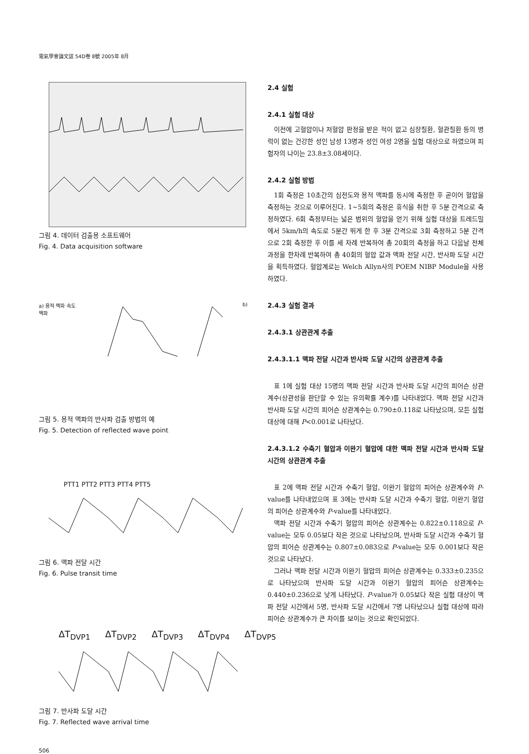電氣學會論文誌 54D卷 8號 2005年 8月
그림 4. 데이터 검출용 소프트웨어
Fig. 4. Data acquisition software
a) 용적 맥파 속도 맥파 b)
그림 5. 용적 맥파의 반사파 검출 방법의 예
Fig. 5. Detection of reflected wave point
PTT1 PTT2 PTT3 PTT4 PTT5
그림 6. 맥파 전달 시간
Fig. 6. Pulse transit time
ΔT<sub>DVP1</sub> ΔT<sub>DVP2</sub> ΔT<sub>DVP3</sub> ΔT<sub>DVP4</sub> ΔT<sub>DVP5</sub>
그림 7. 반사파 도달 시간
Fig. 7. Reflected wave arrival time
2.4 실험
2.4.1 실험 대상
이전에 고혈압이나 저혈압 판정을 받은 적이 없고 심장질환, 혈관질환 등의 병력이 없는 건강한 성인 남성 13명과 성인 여성 2명을 실험 대상으로 하였으며 피험자의 나이는 23.8±3.08세이다.
2.4.2 실험 방법
1회 측정은 10초간의 심전도와 용적 맥파를 동시에 측정한 후 곧이어 혈압을 측정하는 것으로 이루어진다. 1~5회의 측정은 휴식을 취한 후 5분 간격으로 측정하였다. 6회 측정부터는 넓은 범위의 혈압을 얻기 위해 실험 대상을 트레드밀에서 5km/h의 속도로 5분간 뛰게 한 후 3분 간격으로 3회 측정하고 5분 간격으로 2회 측정한 후 이를 세 차례 반복하여 총 20회의 측정을 하고 다음날 전체 과정을 한차례 반복하여 총 40회의 혈압 값과 맥파 전달 시간, 반사파 도달 시간을 획득하였다. 혈압계로는 Welch Allyn사의 POEM NIBP Module을 사용하였다.
2.4.3 실험 결과
2.4.3.1 상관관계 추출
2.4.3.1.1 맥파 전달 시간과 반사파 도달 시간의 상관관계 추출
표 1에 실험 대상 15명의 맥파 전달 시간과 반사파 도달 시간의 피어슨 상관계수(상관성을 판단할 수 있는 유의확률 계수)를 나타내었다. 맥파 전달 시간과 반사파 도달 시간의 피어슨 상관계수는 0.790±0.118로 나타났으며, 모든 실험 대상에 대해 P<0.001로 나타났다.
2.4.3.1.2 수축기 혈압과 이완기 혈압에 대한 맥파 전달 시간과 반사파 도달 시간의 상관관계 추출
표 2에 맥파 전달 시간과 수축기 혈압, 이완기 혈압의 피어슨 상관계수와 P-value를 나타내었으며 표 3에는 반사파 도달 시간과 수축기 혈압, 이완기 혈압의 피어슨 상관계수와 P-value를 나타내었다.
맥파 전달 시간과 수축기 혈압의 피어슨 상관계수는 0.822±0.118으로 P-value는 모두 0.05보다 작은 것으로 나타났으며, 반사파 도달 시간과 수축기 혈압의 피어슨 상관계수는 0.807±0.083으로 P-value는 모두 0.001보다 작은 것으로 나타났다.
그러나 맥파 전달 시간과 이완기 혈압의 피어슨 상관계수는 0.333±0.235으로 나타났으며 반사파 도달 시간과 이완기 혈압의 피어슨 상관계수는 0.440±0.236으로 낮게 나타났다. P-value가 0.05보다 작은 실험 대상이 맥파 전달 시간에서 5명, 반사파 도달 시간에서 7명 나타났으나 실험 대상에 따라 피어슨 상관계수가 큰 차이를 보이는 것으로 확인되었다.
506